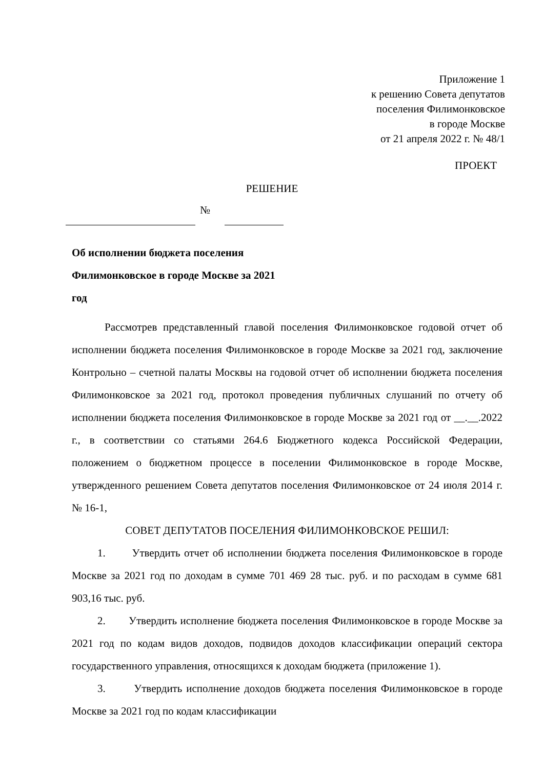Приложение 1
к решению Совета депутатов
поселения Филимонковское
в городе Москве
от 21 апреля 2022 г. № 48/1
ПРОЕКТ
РЕШЕНИЕ
№
Об исполнении бюджета поселения Филимонковское в городе Москве за 2021 год
Рассмотрев представленный главой поселения Филимонковское годовой отчет об исполнении бюджета поселения Филимонковское в городе Москве за 2021 год, заключение Контрольно – счетной палаты Москвы на годовой отчет об исполнении бюджета поселения Филимонковское за 2021 год, протокол проведения публичных слушаний по отчету об исполнении бюджета поселения Филимонковское в городе Москве за 2021 год от __.__.2022 г., в соответствии со статьями 264.6 Бюджетного кодекса Российской Федерации, положением о бюджетном процессе в поселении Филимонковское в городе Москве, утвержденного решением Совета депутатов поселения Филимонковское от 24 июля 2014 г. № 16-1,
СОВЕТ ДЕПУТАТОВ ПОСЕЛЕНИЯ ФИЛИМОНКОВСКОЕ РЕШИЛ:
1. Утвердить отчет об исполнении бюджета поселения Филимонковское в городе Москве за 2021 год по доходам в сумме 701 469 28 тыс. руб. и по расходам в сумме 681 903,16 тыс. руб.
2. Утвердить исполнение бюджета поселения Филимонковское в городе Москве за 2021 год по кодам видов доходов, подвидов доходов классификации операций сектора государственного управления, относящихся к доходам бюджета (приложение 1).
3. Утвердить исполнение доходов бюджета поселения Филимонковское в городе Москве за 2021 год по кодам классификации